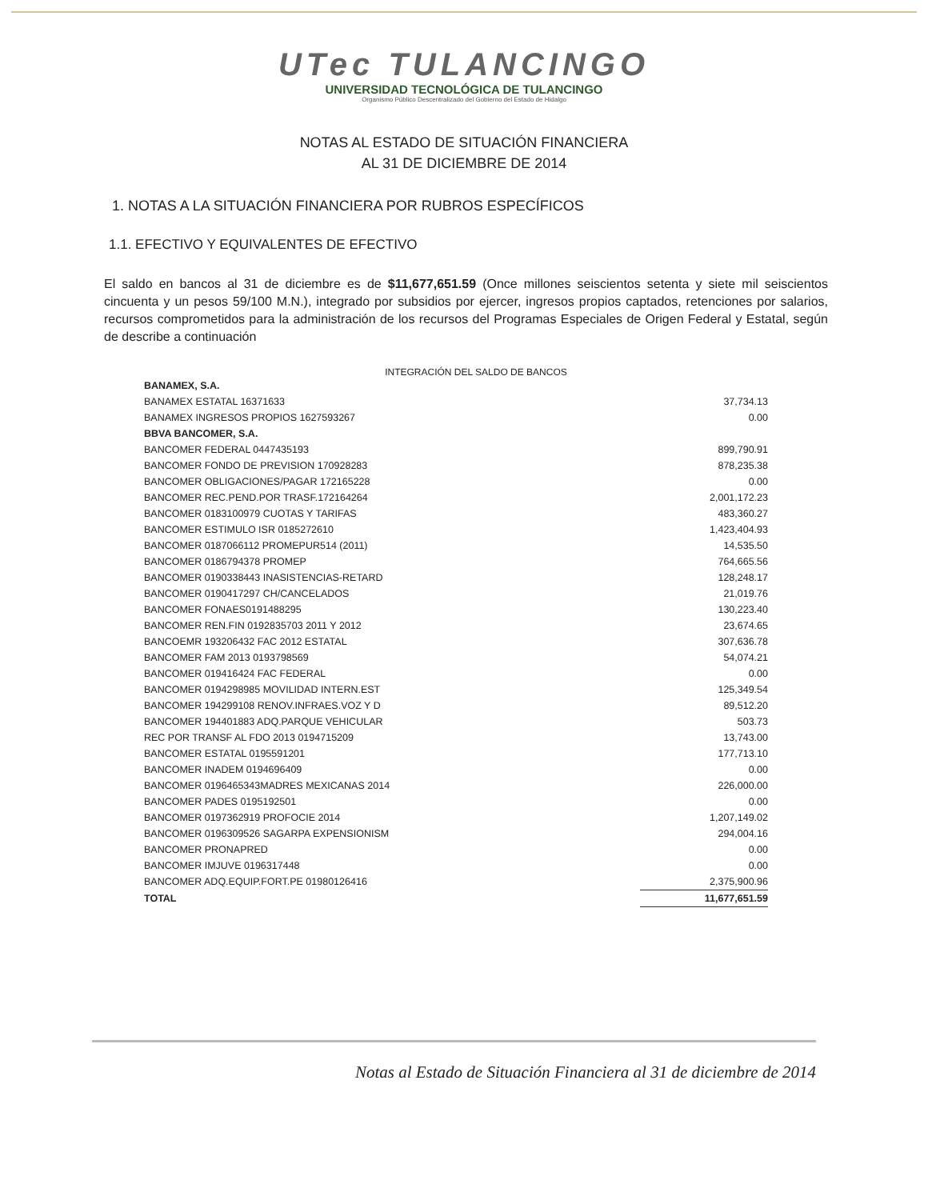UTec TULANCINGO
UNIVERSIDAD TECNOLÓGICA DE TULANCINGO
Organismo Público Descentralizado del Gobierno del Estado de Hidalgo
NOTAS AL ESTADO DE SITUACIÓN FINANCIERA
AL 31 DE DICIEMBRE DE 2014
1. NOTAS A LA SITUACIÓN FINANCIERA POR RUBROS ESPECÍFICOS
1.1. EFECTIVO Y EQUIVALENTES DE EFECTIVO
El saldo en bancos al 31 de diciembre es de $11,677,651.59 (Once millones seiscientos setenta y siete mil seiscientos cincuenta y un pesos 59/100 M.N.), integrado por subsidios por ejercer, ingresos propios captados, retenciones por salarios, recursos comprometidos para la administración de los recursos del Programas Especiales de Origen Federal y Estatal, según de describe a continuación
INTEGRACIÓN DEL SALDO DE BANCOS
| BANAMEX, S.A. | |
| BANAMEX ESTATAL 16371633 | 37,734.13 |
| BANAMEX INGRESOS PROPIOS 1627593267 | 0.00 |
| BBVA BANCOMER, S.A. | |
| BANCOMER FEDERAL 0447435193 | 899,790.91 |
| BANCOMER FONDO DE PREVISION 170928283 | 878,235.38 |
| BANCOMER OBLIGACIONES/PAGAR 172165228 | 0.00 |
| BANCOMER REC.PEND.POR TRASF.172164264 | 2,001,172.23 |
| BANCOMER 0183100979 CUOTAS Y TARIFAS | 483,360.27 |
| BANCOMER ESTIMULO ISR 0185272610 | 1,423,404.93 |
| BANCOMER 0187066112 PROMEPUR514 (2011) | 14,535.50 |
| BANCOMER 0186794378 PROMEP | 764,665.56 |
| BANCOMER 0190338443 INASISTENCIAS-RETARD | 128,248.17 |
| BANCOMER 0190417297 CH/CANCELADOS | 21,019.76 |
| BANCOMER FONAES0191488295 | 130,223.40 |
| BANCOMER REN.FIN 0192835703 2011 Y 2012 | 23,674.65 |
| BANCOEMR 193206432 FAC 2012 ESTATAL | 307,636.78 |
| BANCOMER FAM 2013 0193798569 | 54,074.21 |
| BANCOMER 019416424 FAC FEDERAL | 0.00 |
| BANCOMER 0194298985 MOVILIDAD INTERN.EST | 125,349.54 |
| BANCOMER 194299108 RENOV.INFRAES.VOZ Y D | 89,512.20 |
| BANCOMER 194401883 ADQ.PARQUE VEHICULAR | 503.73 |
| REC POR TRANSF AL FDO 2013 0194715209 | 13,743.00 |
| BANCOMER ESTATAL 0195591201 | 177,713.10 |
| BANCOMER INADEM 0194696409 | 0.00 |
| BANCOMER 0196465343MADRES MEXICANAS 2014 | 226,000.00 |
| BANCOMER PADES 0195192501 | 0.00 |
| BANCOMER 0197362919 PROFOCIE 2014 | 1,207,149.02 |
| BANCOMER 0196309526 SAGARPA EXPENSIONISM | 294,004.16 |
| BANCOMER PRONAPRED | 0.00 |
| BANCOMER IMJUVE 0196317448 | 0.00 |
| BANCOMER ADQ.EQUIP.FORT.PE 01980126416 | 2,375,900.96 |
| TOTAL | 11,677,651.59 |
Notas al Estado de Situación Financiera al 31 de diciembre de 2014